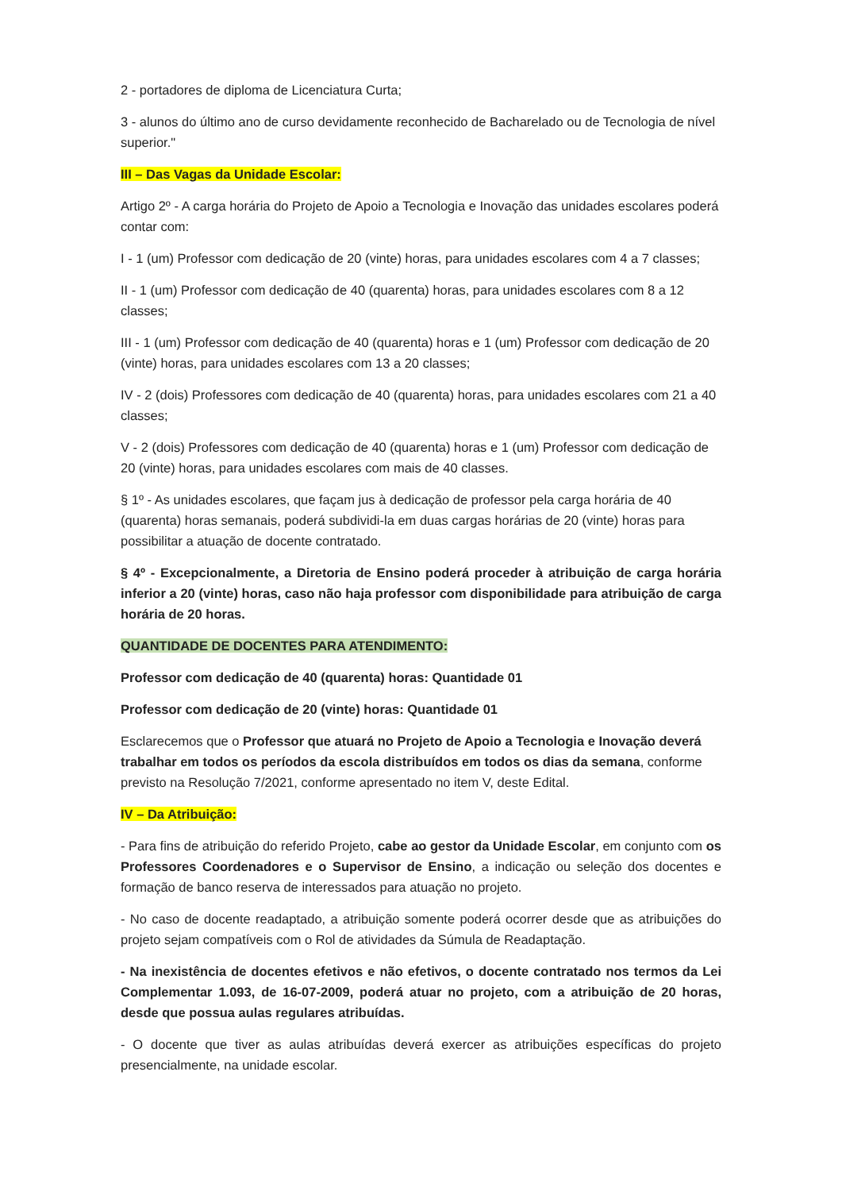2 - portadores de diploma de Licenciatura Curta;
3 - alunos do último ano de curso devidamente reconhecido de Bacharelado ou de Tecnologia de nível superior."
III – Das Vagas da Unidade Escolar:
Artigo 2º - A carga horária do Projeto de Apoio a Tecnologia e Inovação das unidades escolares poderá contar com:
I - 1 (um) Professor com dedicação de 20 (vinte) horas, para unidades escolares com 4 a 7 classes;
II - 1 (um) Professor com dedicação de 40 (quarenta) horas, para unidades escolares com 8 a 12 classes;
III - 1 (um) Professor com dedicação de 40 (quarenta) horas e 1 (um) Professor com dedicação de 20 (vinte) horas, para unidades escolares com 13 a 20 classes;
IV - 2 (dois) Professores com dedicação de 40 (quarenta) horas, para unidades escolares com 21 a 40 classes;
V - 2 (dois) Professores com dedicação de 40 (quarenta) horas e 1 (um) Professor com dedicação de 20 (vinte) horas, para unidades escolares com mais de 40 classes.
§ 1º - As unidades escolares, que façam jus à dedicação de professor pela carga horária de 40 (quarenta) horas semanais, poderá subdividi-la em duas cargas horárias de 20 (vinte) horas para possibilitar a atuação de docente contratado.
§ 4º - Excepcionalmente, a Diretoria de Ensino poderá proceder à atribuição de carga horária inferior a 20 (vinte) horas, caso não haja professor com disponibilidade para atribuição de carga horária de 20 horas.
QUANTIDADE DE DOCENTES PARA ATENDIMENTO:
Professor com dedicação de 40 (quarenta) horas: Quantidade 01
Professor com dedicação de 20 (vinte) horas: Quantidade 01
Esclarecemos que o Professor que atuará no Projeto de Apoio a Tecnologia e Inovação deverá trabalhar em todos os períodos da escola distribuídos em todos os dias da semana, conforme previsto na Resolução 7/2021, conforme apresentado no item V, deste Edital.
IV – Da Atribuição:
- Para fins de atribuição do referido Projeto, cabe ao gestor da Unidade Escolar, em conjunto com os Professores Coordenadores e o Supervisor de Ensino, a indicação ou seleção dos docentes e formação de banco reserva de interessados para atuação no projeto.
- No caso de docente readaptado, a atribuição somente poderá ocorrer desde que as atribuições do projeto sejam compatíveis com o Rol de atividades da Súmula de Readaptação.
- Na inexistência de docentes efetivos e não efetivos, o docente contratado nos termos da Lei Complementar 1.093, de 16-07-2009, poderá atuar no projeto, com a atribuição de 20 horas, desde que possua aulas regulares atribuídas.
- O docente que tiver as aulas atribuídas deverá exercer as atribuições específicas do projeto presencialmente, na unidade escolar.